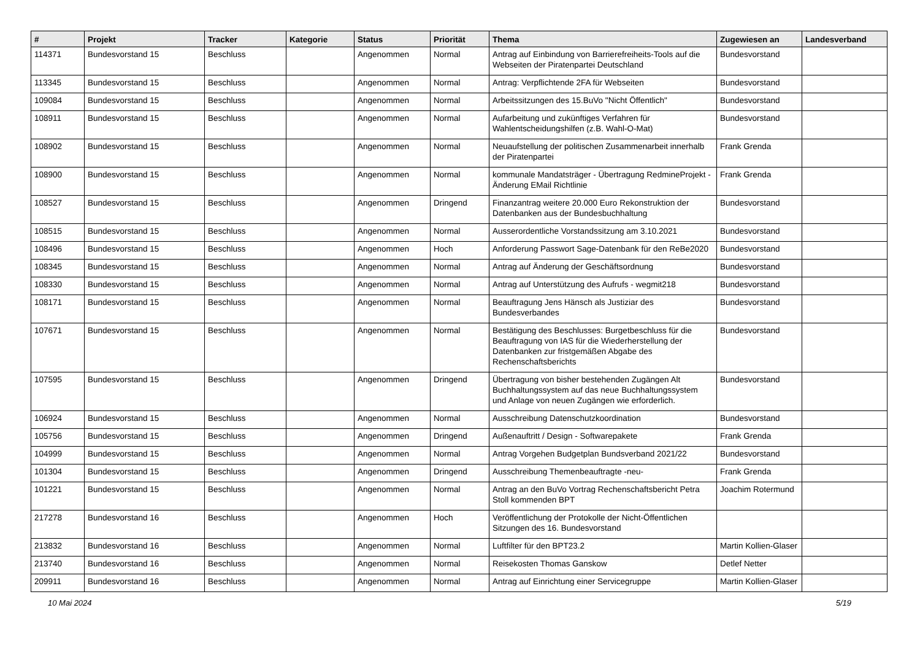| # | Projekt | Tracker | Kategorie | Status | Priorität | Thema | Zugewiesen an | Landesverband |
| --- | --- | --- | --- | --- | --- | --- | --- | --- |
| 114371 | Bundesvorstand 15 | Beschluss | | Angenommen | Normal | Antrag auf Einbindung von Barrierefreiheits-Tools auf die Webseiten der Piratenpartei Deutschland | Bundesvorstand | |
| 113345 | Bundesvorstand 15 | Beschluss | | Angenommen | Normal | Antrag: Verpflichtende 2FA für Webseiten | Bundesvorstand | |
| 109084 | Bundesvorstand 15 | Beschluss | | Angenommen | Normal | Arbeitssitzungen des 15.BuVo "Nicht Öffentlich" | Bundesvorstand | |
| 108911 | Bundesvorstand 15 | Beschluss | | Angenommen | Normal | Aufarbeitung und zukünftiges Verfahren für Wahlentscheidungshilfen (z.B. Wahl-O-Mat) | Bundesvorstand | |
| 108902 | Bundesvorstand 15 | Beschluss | | Angenommen | Normal | Neuaufstellung der politischen Zusammenarbeit innerhalb der Piratenpartei | Frank Grenda | |
| 108900 | Bundesvorstand 15 | Beschluss | | Angenommen | Normal | kommunale Mandatsträger - Übertragung RedmineProjekt - Änderung EMail Richtlinie | Frank Grenda | |
| 108527 | Bundesvorstand 15 | Beschluss | | Angenommen | Dringend | Finanzantrag weitere 20.000 Euro Rekonstruktion der Datenbanken aus der Bundesbuchhaltung | Bundesvorstand | |
| 108515 | Bundesvorstand 15 | Beschluss | | Angenommen | Normal | Ausserordentliche Vorstandssitzung am 3.10.2021 | Bundesvorstand | |
| 108496 | Bundesvorstand 15 | Beschluss | | Angenommen | Hoch | Anforderung Passwort Sage-Datenbank für den ReBe2020 | Bundesvorstand | |
| 108345 | Bundesvorstand 15 | Beschluss | | Angenommen | Normal | Antrag auf Änderung der Geschäftsordnung | Bundesvorstand | |
| 108330 | Bundesvorstand 15 | Beschluss | | Angenommen | Normal | Antrag auf Unterstützung des Aufrufs - wegmit218 | Bundesvorstand | |
| 108171 | Bundesvorstand 15 | Beschluss | | Angenommen | Normal | Beauftragung Jens Hänsch als Justiziar des Bundesverbandes | Bundesvorstand | |
| 107671 | Bundesvorstand 15 | Beschluss | | Angenommen | Normal | Bestätigung des Beschlusses: Burgetbeschluss für die Beauftragung von IAS für die Wiederherstellung der Datenbanken zur fristgemäßen Abgabe des Rechenschaftsberichts | Bundesvorstand | |
| 107595 | Bundesvorstand 15 | Beschluss | | Angenommen | Dringend | Übertragung von bisher bestehenden Zugängen Alt Buchhaltungssystem auf das neue Buchhaltungssystem und Anlage von neuen Zugängen wie erforderlich. | Bundesvorstand | |
| 106924 | Bundesvorstand 15 | Beschluss | | Angenommen | Normal | Ausschreibung Datenschutzkoordination | Bundesvorstand | |
| 105756 | Bundesvorstand 15 | Beschluss | | Angenommen | Dringend | Außenauftritt / Design - Softwarepakete | Frank Grenda | |
| 104999 | Bundesvorstand 15 | Beschluss | | Angenommen | Normal | Antrag Vorgehen Budgetplan Bundsverband 2021/22 | Bundesvorstand | |
| 101304 | Bundesvorstand 15 | Beschluss | | Angenommen | Dringend | Ausschreibung Themenbeauftragte -neu- | Frank Grenda | |
| 101221 | Bundesvorstand 15 | Beschluss | | Angenommen | Normal | Antrag an den BuVo Vortrag Rechenschaftsbericht Petra Stoll kommenden BPT | Joachim Rotermund | |
| 217278 | Bundesvorstand 16 | Beschluss | | Angenommen | Hoch | Veröffentlichung der Protokolle der Nicht-Öffentlichen Sitzungen des 16. Bundesvorstand | | |
| 213832 | Bundesvorstand 16 | Beschluss | | Angenommen | Normal | Luftfilter für den BPT23.2 | Martin Kollien-Glaser | |
| 213740 | Bundesvorstand 16 | Beschluss | | Angenommen | Normal | Reisekosten Thomas Ganskow | Detlef Netter | |
| 209911 | Bundesvorstand 16 | Beschluss | | Angenommen | Normal | Antrag auf Einrichtung einer Servicegruppe | Martin Kollien-Glaser | |
10 Mai 2024 5/19